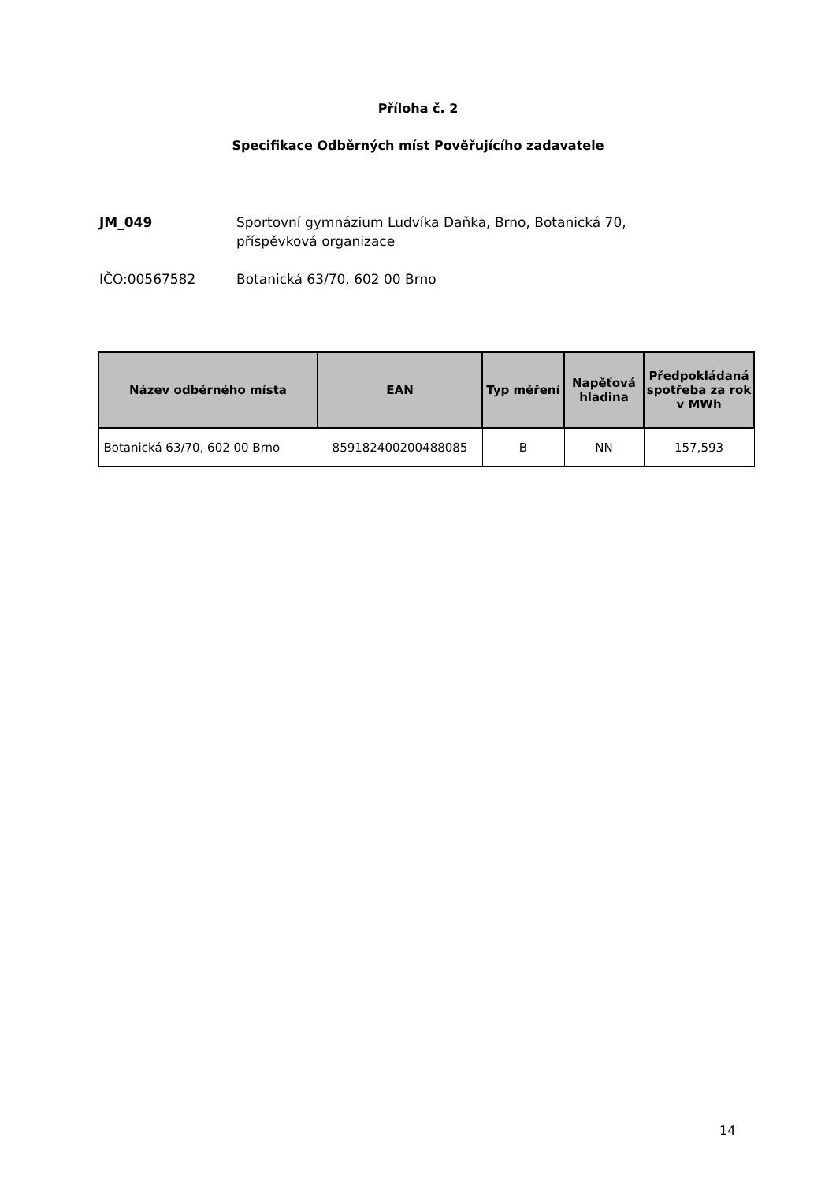Příloha č. 2
Specifikace Odběrných míst Pověřujícího zadavatele
JM_049 Sportovní gymnázium Ludvíka Daňka, Brno, Botanická 70,
příspěvková organizace
IČO:00567582 Botanická 63/70, 602 00 Brno
| Název odběrného místa | EAN | Typ měření | Napěťová hladina | Předpokládaná spotřeba za rok v MWh |
| --- | --- | --- | --- | --- |
| Botanická 63/70, 602 00 Brno | 859182400200488085 | B | NN | 157,593 |
14